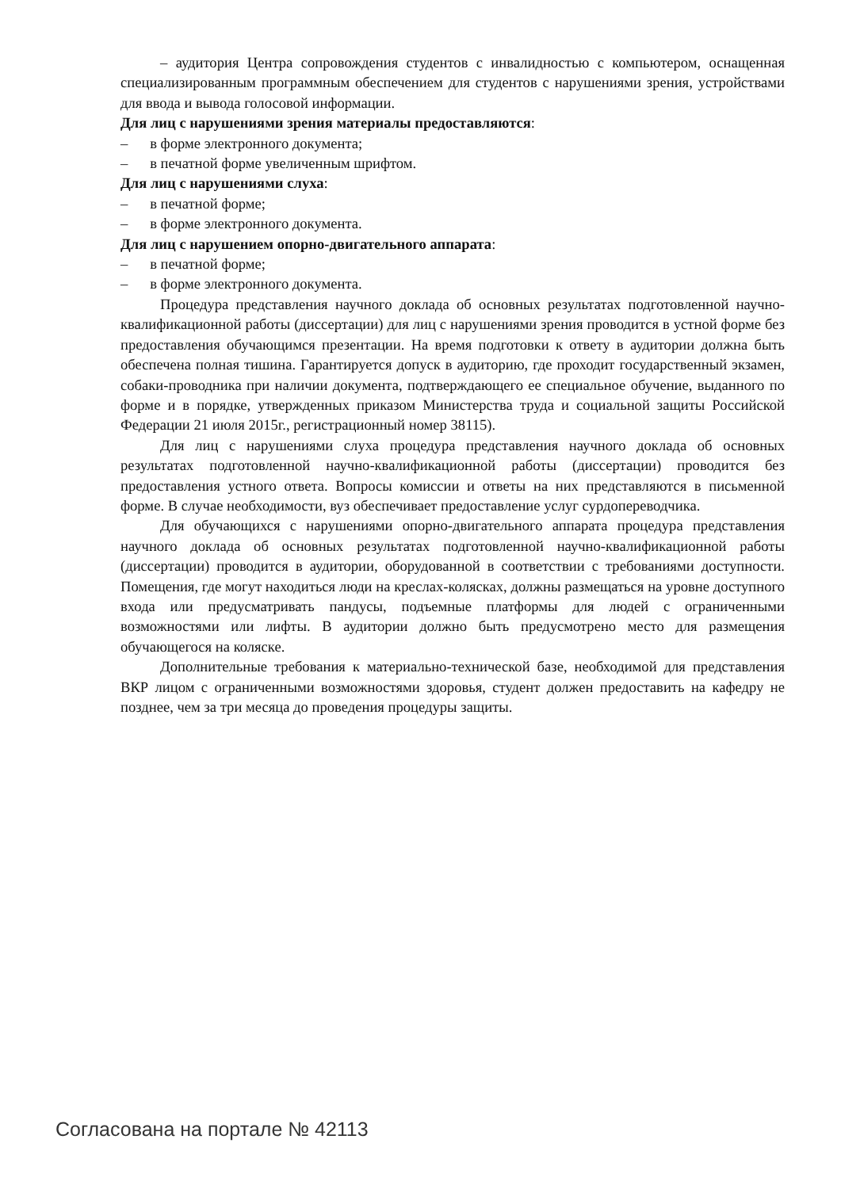– аудитория Центра сопровождения студентов с инвалидностью с компьютером, оснащенная специализированным программным обеспечением для студентов с нарушениями зрения, устройствами для ввода и вывода голосовой информации.
Для лиц с нарушениями зрения материалы предоставляются:
–  в форме электронного документа;
–  в печатной форме увеличенным шрифтом.
Для лиц с нарушениями слуха:
–  в печатной форме;
–  в форме электронного документа.
Для лиц с нарушением опорно-двигательного аппарата:
–  в печатной форме;
–  в форме электронного документа.
Процедура представления научного доклада об основных результатах подготовленной научно-квалификационной работы (диссертации) для лиц с нарушениями зрения проводится в устной форме без предоставления обучающимся презентации. На время подготовки к ответу в аудитории должна быть обеспечена полная тишина. Гарантируется допуск в аудиторию, где проходит государственный экзамен, собаки-проводника при наличии документа, подтверждающего ее специальное обучение, выданного по форме и в порядке, утвержденных приказом Министерства труда и социальной защиты Российской Федерации 21 июля 2015г., регистрационный номер 38115).
Для лиц с нарушениями слуха процедура представления научного доклада об основных результатах подготовленной научно-квалификационной работы (диссертации) проводится без предоставления устного ответа. Вопросы комиссии и ответы на них представляются в письменной форме. В случае необходимости, вуз обеспечивает предоставление услуг сурдопереводчика.
Для обучающихся с нарушениями опорно-двигательного аппарата процедура представления научного доклада об основных результатах подготовленной научно-квалификационной работы (диссертации) проводится в аудитории, оборудованной в соответствии с требованиями доступности. Помещения, где могут находиться люди на креслах-колясках, должны размещаться на уровне доступного входа или предусматривать пандусы, подъемные платформы для людей с ограниченными возможностями или лифты. В аудитории должно быть предусмотрено место для размещения обучающегося на коляске.
Дополнительные требования к материально-технической базе, необходимой для представления ВКР лицом с ограниченными возможностями здоровья, студент должен предоставить на кафедру не позднее, чем за три месяца до проведения процедуры защиты.
Согласована на портале № 42113